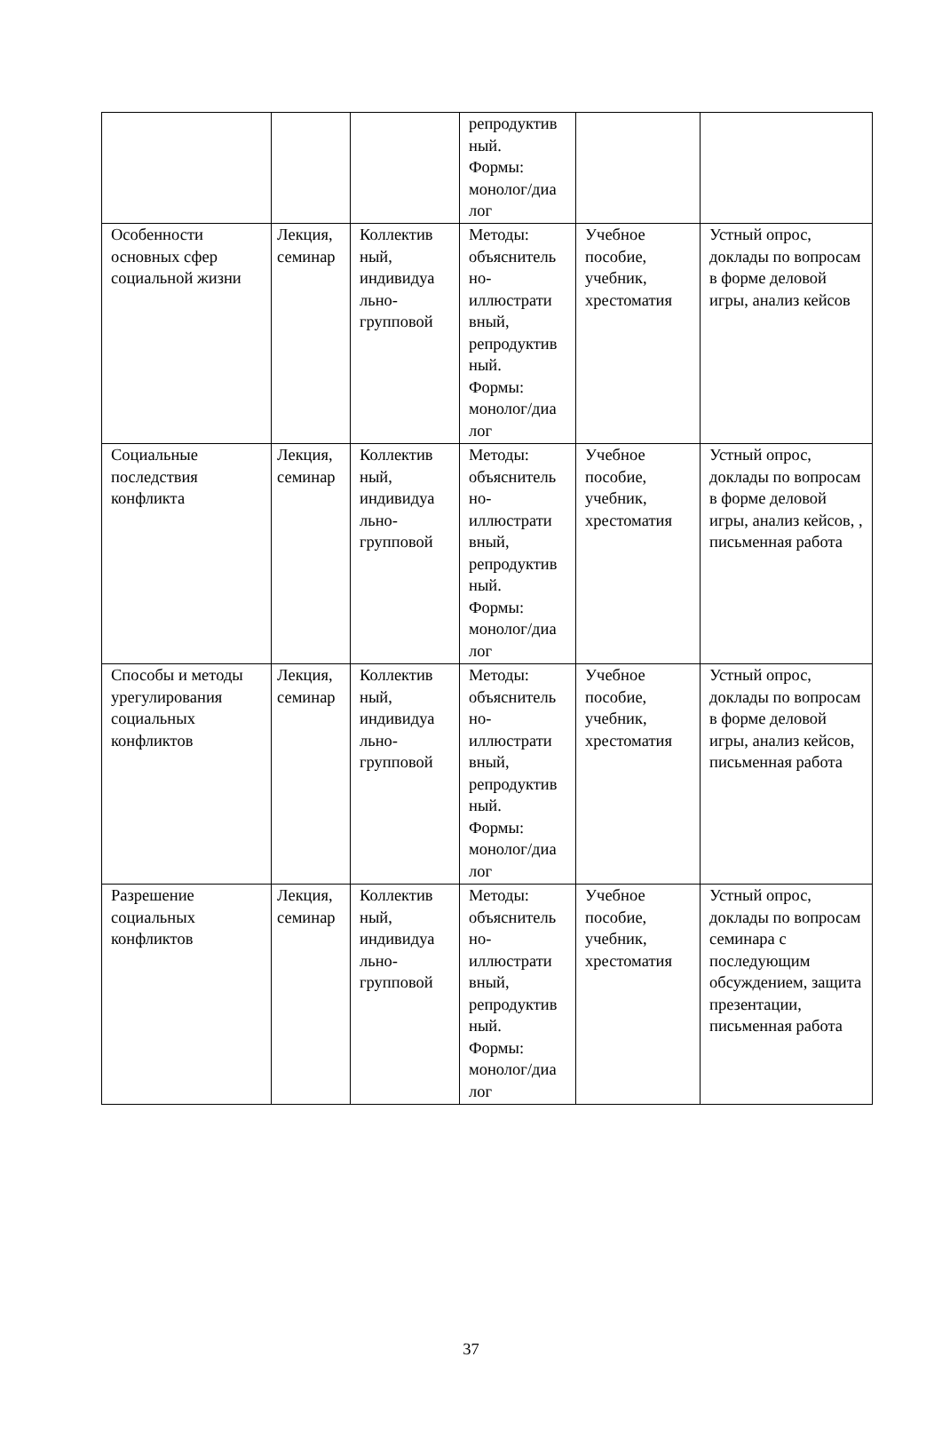| | | | репродуктив ный. Формы: монолог/диа лог | | |
| Особенности основных сфер социальной жизни | Лекция, семинар | Коллектив ный, индивидуа льно-групповой | Методы: объяснитель но-иллюстрати вный, репродуктив ный. Формы: монолог/диа лог | Учебное пособие, учебник, хрестоматия | Устный опрос, доклады по вопросам в форме деловой игры, анализ кейсов |
| Социальные последствия конфликта | Лекция, семинар | Коллектив ный, индивидуа льно-групповой | Методы: объяснитель но-иллюстрати вный, репродуктив ный. Формы: монолог/диа лог | Учебное пособие, учебник, хрестоматия | Устный опрос, доклады по вопросам в форме деловой игры, анализ кейсов, , письменная работа |
| Способы и методы урегулирования социальных конфликтов | Лекция, семинар | Коллектив ный, индивидуа льно-групповой | Методы: объяснитель но-иллюстрати вный, репродуктив ный. Формы: монолог/диа лог | Учебное пособие, учебник, хрестоматия | Устный опрос, доклады по вопросам в форме деловой игры, анализ кейсов, письменная работа |
| Разрешение социальных конфликтов | Лекция, семинар | Коллектив ный, индивидуа льно-групповой | Методы: объяснитель но-иллюстрати вный, репродуктив ный. Формы: монолог/диа лог | Учебное пособие, учебник, хрестоматия | Устный опрос, доклады по вопросам семинара с последующим обсуждением, защита презентации, письменная работа |
37